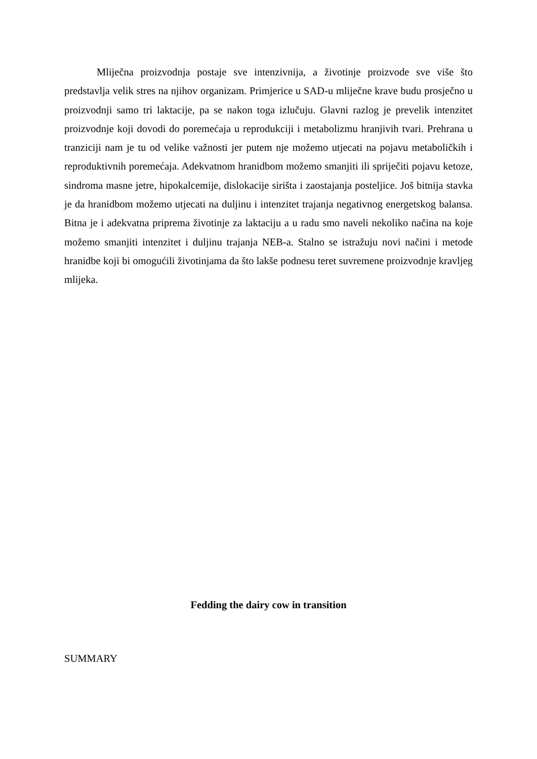Mliječna proizvodnja postaje sve intenzivnija, a životinje proizvode sve više što predstavlja velik stres na njihov organizam. Primjerice u SAD-u mliječne krave budu prosječno u proizvodnji samo tri laktacije, pa se nakon toga izlučuju. Glavni razlog je prevelik intenzitet proizvodnje koji dovodi do poremećaja u reprodukciji i metabolizmu hranjivih tvari. Prehrana u tranziciji nam je tu od velike važnosti jer putem nje možemo utjecati na pojavu metaboličkih i reproduktivnih poremećaja. Adekvatnom hranidbom možemo smanjiti ili spriječiti pojavu ketoze, sindroma masne jetre, hipokalcemije, dislokacije sirišta i zaostajanja posteljice. Još bitnija stavka je da hranidbom možemo utjecati na duljinu i intenzitet trajanja negativnog energetskog balansa. Bitna je i adekvatna priprema životinje za laktaciju a u radu smo naveli nekoliko načina na koje možemo smanjiti intenzitet i duljinu trajanja NEB-a. Stalno se istražuju novi načini i metode hranidbe koji bi omogućili životinjama da što lakše podnesu teret suvremene proizvodnje kravljeg mlijeka.
Fedding the dairy cow in transition
SUMMARY